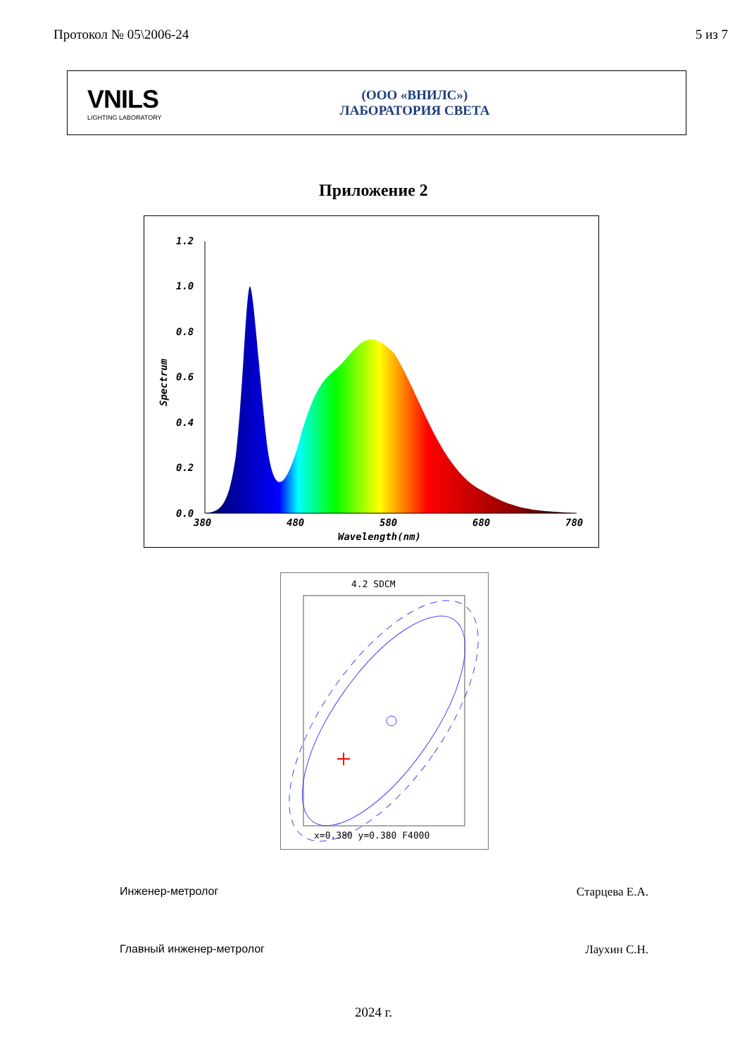Протокол № 05\2006-24 5 из 7
VNILS
LIGHTING LABORATORY
(ООО «ВНИЛС»)
ЛАБОРАТОРИЯ СВЕТА
Приложение 2
1.2
1.0
0.8
0.6
0.4
0.2
0.0
380
480
580
680
780
Wavelength(nm)
Spectrum
4.2 SDCM
x=0.380 y=0.380 F4000
Инженер-метролог Старцева Е.А.
Главный инженер-метролог Лаухин С.Н.
2024 г.